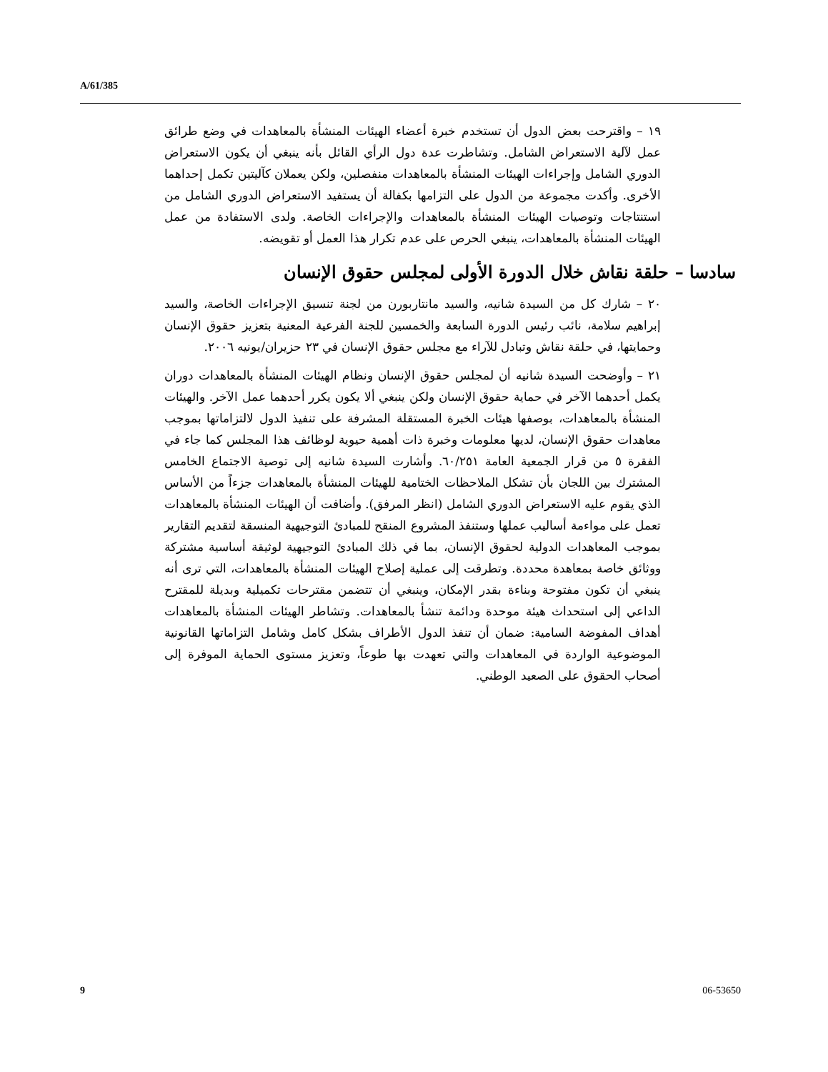A/61/385
١٩ – واقترحت بعض الدول أن تستخدم خبرة أعضاء الهيئات المنشأة بالمعاهدات في وضع طرائق عمل لآلية الاستعراض الشامل. وتشاطرت عدة دول الرأي القائل بأنه ينبغي أن يكون الاستعراض الدوري الشامل وإجراءات الهيئات المنشأة بالمعاهدات منفصلين، ولكن يعملان كآليتين تكمل إحداهما الأخرى. وأكدت مجموعة من الدول على التزامها بكفالة أن يستفيد الاستعراض الدوري الشامل من استنتاجات وتوصيات الهيئات المنشأة بالمعاهدات والإجراءات الخاصة. ولدى الاستفادة من عمل الهيئات المنشأة بالمعاهدات، ينبغي الحرص على عدم تكرار هذا العمل أو تقويضه.
سادسا – حلقة نقاش خلال الدورة الأولى لمجلس حقوق الإنسان
٢٠ – شارك كل من السيدة شانيه، والسيد مانتاربورن من لجنة تنسيق الإجراءات الخاصة، والسيد إبراهيم سلامة، نائب رئيس الدورة السابعة والخمسين للجنة الفرعية المعنية بتعزيز حقوق الإنسان وحمايتها، في حلقة نقاش وتبادل للآراء مع مجلس حقوق الإنسان في ٢٣ حزيران/يونيه ٢٠٠٦.
٢١ – وأوضحت السيدة شانيه أن لمجلس حقوق الإنسان ونظام الهيئات المنشأة بالمعاهدات دوران يكمل أحدهما الآخر في حماية حقوق الإنسان ولكن ينبغي ألا يكون يكرر أحدهما عمل الآخر. والهيئات المنشأة بالمعاهدات، بوصفها هيئات الخبرة المستقلة المشرفة على تنفيذ الدول لالتزاماتها بموجب معاهدات حقوق الإنسان، لديها معلومات وخبرة ذات أهمية حيوية لوظائف هذا المجلس كما جاء في الفقرة ٥ من قرار الجمعية العامة ٦٠/٢٥١. وأشارت السيدة شانيه إلى توصية الاجتماع الخامس المشترك بين اللجان بأن تشكل الملاحظات الختامية للهيئات المنشأة بالمعاهدات جزءاً من الأساس الذي يقوم عليه الاستعراض الدوري الشامل (انظر المرفق). وأضافت أن الهيئات المنشأة بالمعاهدات تعمل على مواءمة أساليب عملها وستنفذ المشروع المنقح للمبادئ التوجيهية المنسقة لتقديم التقارير بموجب المعاهدات الدولية لحقوق الإنسان، بما في ذلك المبادئ التوجيهية لوثيقة أساسية مشتركة ووثائق خاصة بمعاهدة محددة. وتطرقت إلى عملية إصلاح الهيئات المنشأة بالمعاهدات، التي ترى أنه ينبغي أن تكون مفتوحة وبناءة بقدر الإمكان، وينبغي أن تتضمن مقترحات تكميلية وبديلة للمقترح الداعي إلى استحداث هيئة موحدة ودائمة تنشأ بالمعاهدات. وتشاطر الهيئات المنشأة بالمعاهدات أهداف المفوضة السامية: ضمان أن تنفذ الدول الأطراف بشكل كامل وشامل التزاماتها القانونية الموضوعية الواردة في المعاهدات والتي تعهدت بها طوعاً، وتعزيز مستوى الحماية الموفرة إلى أصحاب الحقوق على الصعيد الوطني.
9 06-53650